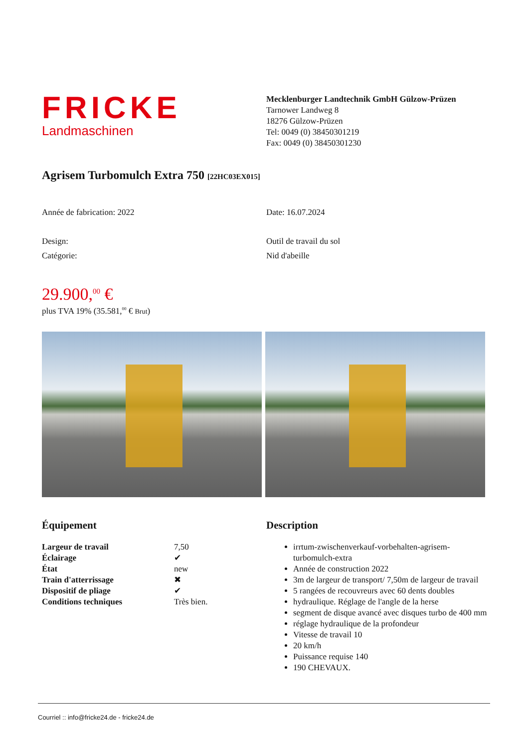FRICKE
Landmaschinen
Mecklenburger Landtechnik GmbH Gülzow-Prüzen
Tarnower Landweg 8
18276 Gülzow-Prüzen
Tel: 0049 (0) 38450301219
Fax: 0049 (0) 38450301230
Agrisem Turbomulch Extra 750 [22HC03EX015]
Année de fabrication: 2022 Date: 16.07.2024
Design: Outil de travail du sol
Catégorie: Nid d'abeille
29.900,<sup>00</sup> €
plus TVA 19% (35.581,<sup>00</sup> € Brut)
Équipement
| Largeur de travail | 7,50 |
| Éclairage | ✔ |
| État | new |
| Train d'atterrissage | ✖ |
| Dispositif de pliage | ✔ |
| Conditions techniques | Très bien. |
Description
irrtum-zwischenverkauf-vorbehalten-agrisem-turbomulch-extra
Année de construction 2022
3m de largeur de transport/ 7,50m de largeur de travail
5 rangées de recouvreurs avec 60 dents doubles
hydraulique. Réglage de l'angle de la herse
segment de disque avancé avec disques turbo de 400 mm
réglage hydraulique de la profondeur
Vitesse de travail 10
20 km/h
Puissance requise 140
190 CHEVAUX.
Courriel :: info@fricke24.de - fricke24.de